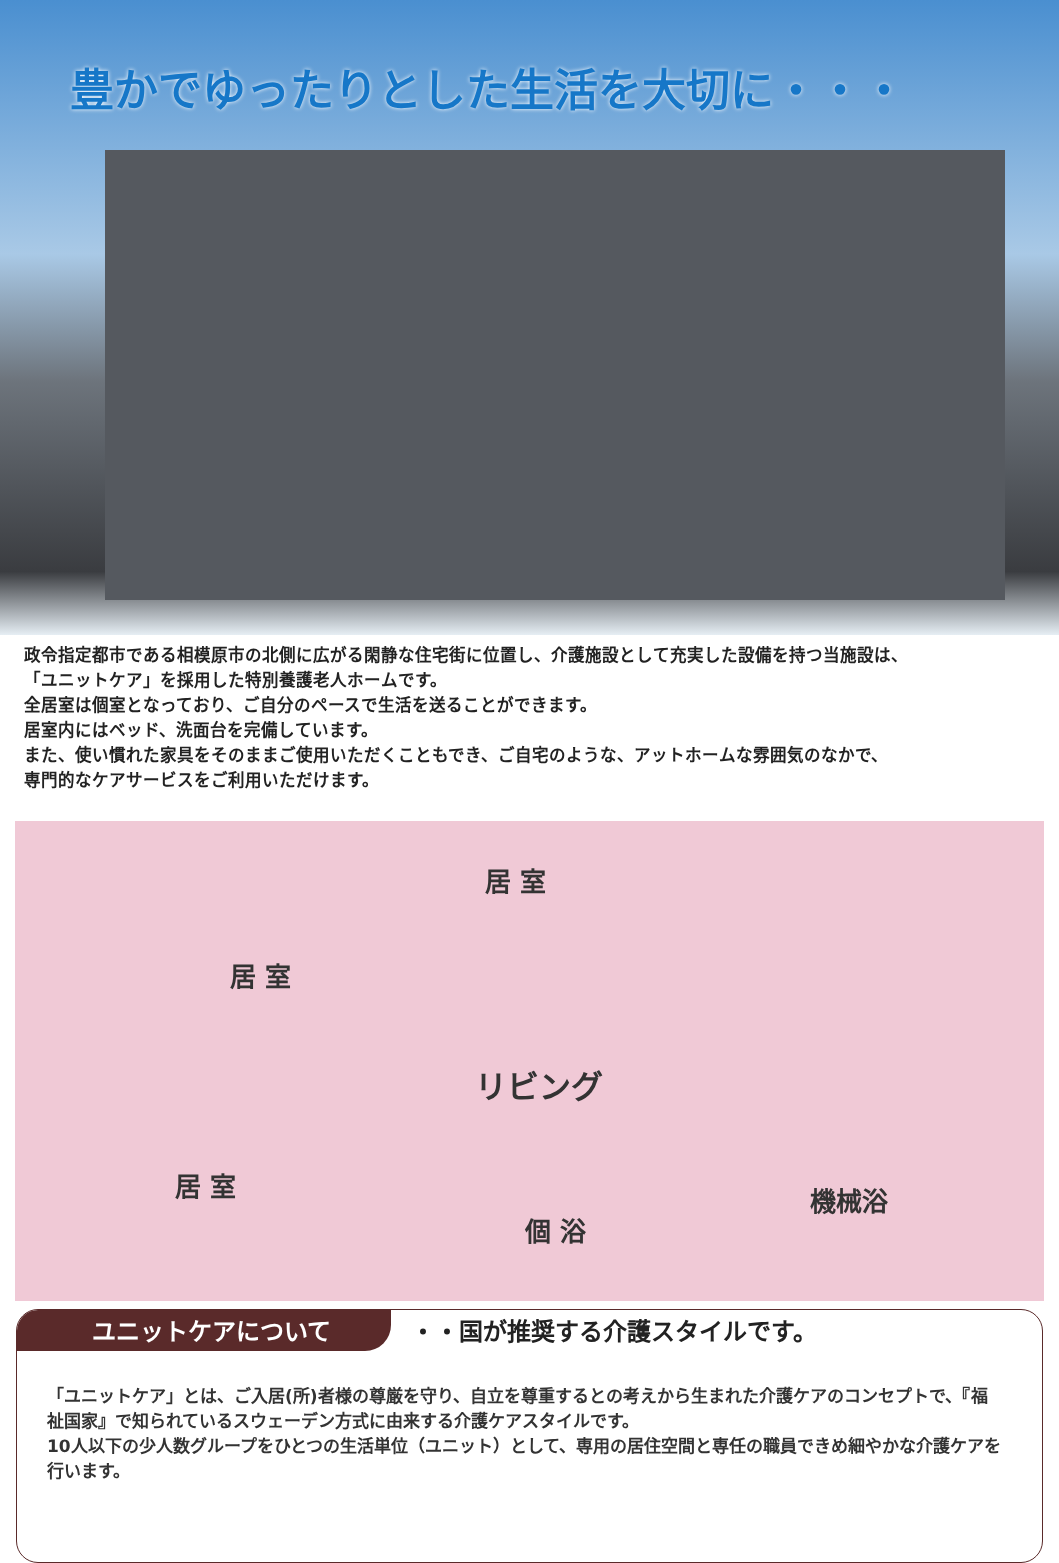豊かでゆったりとした生活を大切に・・・
政令指定都市である相模原市の北側に広がる閑静な住宅街に位置し、介護施設として充実した設備を持つ当施設は、
「ユニットケア」を採用した特別養護老人ホームです。
全居室は個室となっており、ご自分のペースで生活を送ることができます。
居室内にはベッド、洗面台を完備しています。
また、使い慣れた家具をそのままご使用いただくこともでき、ご自宅のような、アットホームな雰囲気のなかで、
専門的なケアサービスをご利用いただけます。
居 室
居 室
リビング
居 室
個 浴
機械浴
ユニットケアについて
・・国が推奨する介護スタイルです。
「ユニットケア」とは、ご入居(所)者様の尊厳を守り、自立を尊重するとの考えから生まれた介護ケアのコンセプトで、『福祉国家』で知られているスウェーデン方式に由来する介護ケアスタイルです。
10人以下の少人数グループをひとつの生活単位（ユニット）として、専用の居住空間と専任の職員できめ細やかな介護ケアを行います。